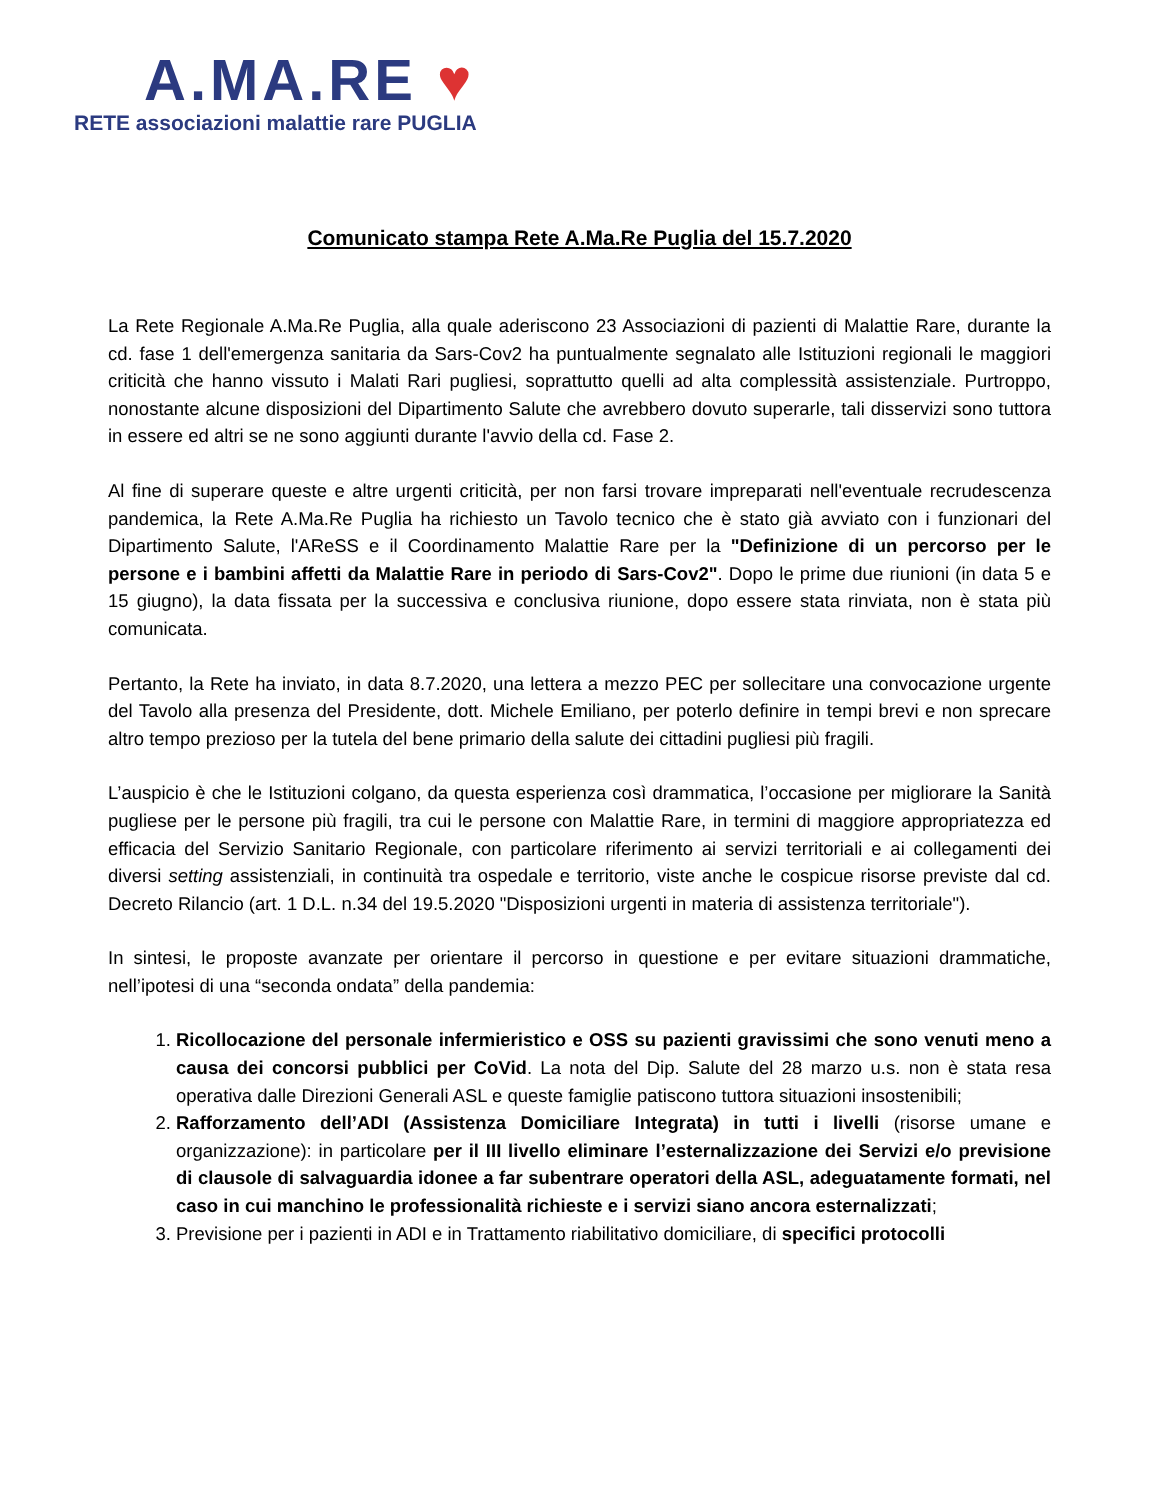A.MA.RE ♥
RETE associazioni malattie rare PUGLIA
Comunicato stampa Rete A.Ma.Re Puglia del 15.7.2020
La Rete Regionale A.Ma.Re Puglia, alla quale aderiscono 23 Associazioni di pazienti di Malattie Rare, durante la cd. fase 1 dell'emergenza sanitaria da Sars-Cov2 ha puntualmente segnalato alle Istituzioni regionali le maggiori criticità che hanno vissuto i Malati Rari pugliesi, soprattutto quelli ad alta complessità assistenziale. Purtroppo, nonostante alcune disposizioni del Dipartimento Salute che avrebbero dovuto superarle, tali disservizi sono tuttora in essere ed altri se ne sono aggiunti durante l'avvio della cd. Fase 2.
Al fine di superare queste e altre urgenti criticità, per non farsi trovare impreparati nell'eventuale recrudescenza pandemica, la Rete A.Ma.Re Puglia ha richiesto un Tavolo tecnico che è stato già avviato con i funzionari del Dipartimento Salute, l'AReSS e il Coordinamento Malattie Rare per la "Definizione di un percorso per le persone e i bambini affetti da Malattie Rare in periodo di Sars-Cov2". Dopo le prime due riunioni (in data 5 e 15 giugno), la data fissata per la successiva e conclusiva riunione, dopo essere stata rinviata, non è stata più comunicata.
Pertanto, la Rete ha inviato, in data 8.7.2020, una lettera a mezzo PEC per sollecitare una convocazione urgente del Tavolo alla presenza del Presidente, dott. Michele Emiliano, per poterlo definire in tempi brevi e non sprecare altro tempo prezioso per la tutela del bene primario della salute dei cittadini pugliesi più fragili.
L’auspicio è che le Istituzioni colgano, da questa esperienza così drammatica, l’occasione per migliorare la Sanità pugliese per le persone più fragili, tra cui le persone con Malattie Rare, in termini di maggiore appropriatezza ed efficacia del Servizio Sanitario Regionale, con particolare riferimento ai servizi territoriali e ai collegamenti dei diversi setting assistenziali, in continuità tra ospedale e territorio, viste anche le cospicue risorse previste dal cd. Decreto Rilancio (art. 1 D.L. n.34 del 19.5.2020 "Disposizioni urgenti in materia di assistenza territoriale").
In sintesi, le proposte avanzate per orientare il percorso in questione e per evitare situazioni drammatiche, nell’ipotesi di una “seconda ondata” della pandemia:
1. Ricollocazione del personale infermieristico e OSS su pazienti gravissimi che sono venuti meno a causa dei concorsi pubblici per CoVid. La nota del Dip. Salute del 28 marzo u.s. non è stata resa operativa dalle Direzioni Generali ASL e queste famiglie patiscono tuttora situazioni insostenibili;
2. Rafforzamento dell’ADI (Assistenza Domiciliare Integrata) in tutti i livelli (risorse umane e organizzazione): in particolare per il III livello eliminare l’esternalizzazione dei Servizi e/o previsione di clausole di salvaguardia idonee a far subentrare operatori della ASL, adeguatamente formati, nel caso in cui manchino le professionalità richieste e i servizi siano ancora esternalizzati;
3. Previsione per i pazienti in ADI e in Trattamento riabilitativo domiciliare, di specifici protocolli